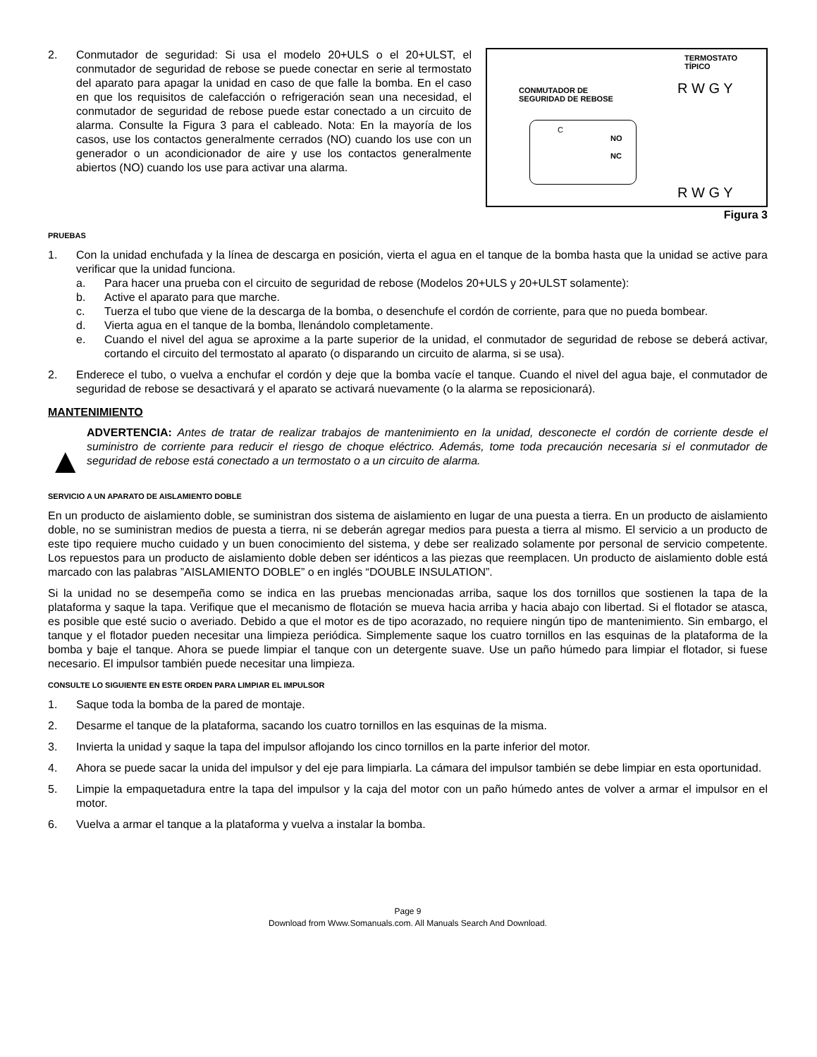2. Conmutador de seguridad: Si usa el modelo 20+ULS o el 20+ULST, el conmutador de seguridad de rebose se puede conectar en serie al termostato del aparato para apagar la unidad en caso de que falle la bomba. En el caso en que los requisitos de calefacción o refrigeración sean una necesidad, el conmutador de seguridad de rebose puede estar conectado a un circuito de alarma. Consulte la Figura 3 para el cableado. Nota: En la mayoría de los casos, use los contactos generalmente cerrados (NO) cuando los use con un generador o un acondicionador de aire y use los contactos generalmente abiertos (NO) cuando los use para activar una alarma.
TERMOSTATO
TÍPICO
CONMUTADOR DE
SEGURIDAD DE REBOSE
R W G Y
NO
NC
C
R W G Y
Figura 3
PRUEBAS
1. Con la unidad enchufada y la línea de descarga en posición, vierta el agua en el tanque de la bomba hasta que la unidad se active para verificar que la unidad funciona.
a. Para hacer una prueba con el circuito de seguridad de rebose (Modelos 20+ULS y 20+ULST solamente):
b. Active el aparato para que marche.
c. Tuerza el tubo que viene de la descarga de la bomba, o desenchufe el cordón de corriente, para que no pueda bombear.
d. Vierta agua en el tanque de la bomba, llenándolo completamente.
e. Cuando el nivel del agua se aproxime a la parte superior de la unidad, el conmutador de seguridad de rebose se deberá activar, cortando el circuito del termostato al aparato (o disparando un circuito de alarma, si se usa).
2. Enderece el tubo, o vuelva a enchufar el cordón y deje que la bomba vacíe el tanque. Cuando el nivel del agua baje, el conmutador de seguridad de rebose se desactivará y el aparato se activará nuevamente (o la alarma se reposicionará).
MANTENIMIENTO
▲ ADVERTENCIA: Antes de tratar de realizar trabajos de mantenimiento en la unidad, desconecte el cordón de corriente desde el suministro de corriente para reducir el riesgo de choque eléctrico. Además, tome toda precaución necesaria si el conmutador de seguridad de rebose está conectado a un termostato o a un circuito de alarma.
SERVICIO A UN APARATO DE AISLAMIENTO DOBLE
En un producto de aislamiento doble, se suministran dos sistema de aislamiento en lugar de una puesta a tierra. En un producto de aislamiento doble, no se suministran medios de puesta a tierra, ni se deberán agregar medios para puesta a tierra al mismo. El servicio a un producto de este tipo requiere mucho cuidado y un buen conocimiento del sistema, y debe ser realizado solamente por personal de servicio competente. Los repuestos para un producto de aislamiento doble deben ser idénticos a las piezas que reemplacen. Un producto de aislamiento doble está marcado con las palabras ”AISLAMIENTO DOBLE” o en inglés “DOUBLE INSULATION”.
Si la unidad no se desempeña como se indica en las pruebas mencionadas arriba, saque los dos tornillos que sostienen la tapa de la plataforma y saque la tapa. Verifique que el mecanismo de flotación se mueva hacia arriba y hacia abajo con libertad. Si el flotador se atasca, es posible que esté sucio o averiado. Debido a que el motor es de tipo acorazado, no requiere ningún tipo de mantenimiento. Sin embargo, el tanque y el flotador pueden necesitar una limpieza periódica. Simplemente saque los cuatro tornillos en las esquinas de la plataforma de la bomba y baje el tanque. Ahora se puede limpiar el tanque con un detergente suave. Use un paño húmedo para limpiar el flotador, si fuese necesario. El impulsor también puede necesitar una limpieza.
CONSULTE LO SIGUIENTE EN ESTE ORDEN PARA LIMPIAR EL IMPULSOR
1. Saque toda la bomba de la pared de montaje.
2. Desarme el tanque de la plataforma, sacando los cuatro tornillos en las esquinas de la misma.
3. Invierta la unidad y saque la tapa del impulsor aflojando los cinco tornillos en la parte inferior del motor.
4. Ahora se puede sacar la unida del impulsor y del eje para limpiarla. La cámara del impulsor también se debe limpiar en esta oportunidad.
5. Limpie la empaquetadura entre la tapa del impulsor y la caja del motor con un paño húmedo antes de volver a armar el impulsor en el motor.
6. Vuelva a armar el tanque a la plataforma y vuelva a instalar la bomba.
Page 9
Download from Www.Somanuals.com. All Manuals Search And Download.